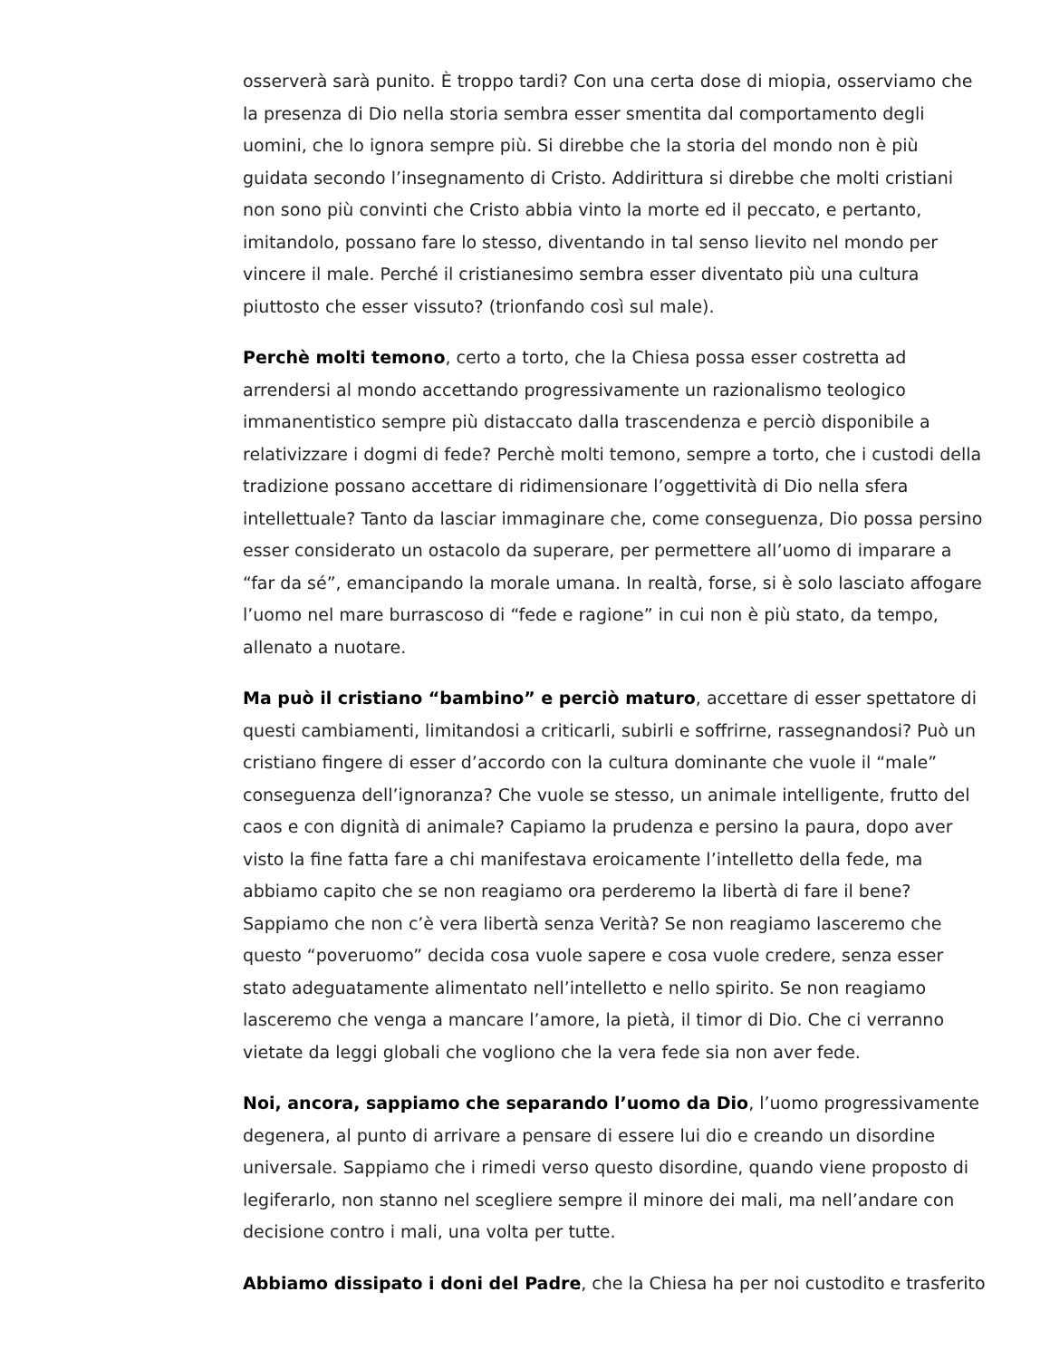osserverà sarà punito. È troppo tardi? Con una certa dose di miopia, osserviamo che la presenza di Dio nella storia sembra esser smentita dal comportamento degli uomini, che lo ignora sempre più. Si direbbe che la storia del mondo non è più guidata secondo l’insegnamento di Cristo. Addirittura si direbbe che molti cristiani non sono più convinti che Cristo abbia vinto la morte ed il peccato, e pertanto, imitandolo, possano fare lo stesso, diventando in tal senso lievito nel mondo per vincere il male. Perché il cristianesimo sembra esser diventato più una cultura piuttosto che esser vissuto? (trionfando così sul male).
Perchè molti temono, certo a torto, che la Chiesa possa esser costretta ad arrendersi al mondo accettando progressivamente un razionalismo teologico immanentistico sempre più distaccato dalla trascendenza e perciò disponibile a relativizzare i dogmi di fede? Perchè molti temono, sempre a torto, che i custodi della tradizione possano accettare di ridimensionare l’oggettività di Dio nella sfera intellettuale? Tanto da lasciar immaginare che, come conseguenza, Dio possa persino esser considerato un ostacolo da superare, per permettere all’uomo di imparare a “far da sé”, emancipando la morale umana. In realtà, forse, si è solo lasciato affogare l’uomo nel mare burrascoso di “fede e ragione” in cui non è più stato, da tempo, allenato a nuotare.
Ma può il cristiano “bambino” e perciò maturo, accettare di esser spettatore di questi cambiamenti, limitandosi a criticarli, subirli e soffrirne, rassegnandosi? Può un cristiano fingere di esser d’accordo con la cultura dominante che vuole il “male” conseguenza dell’ignoranza? Che vuole se stesso, un animale intelligente, frutto del caos e con dignità di animale? Capiamo la prudenza e persino la paura, dopo aver visto la fine fatta fare a chi manifestava eroicamente l’intelletto della fede, ma abbiamo capito che se non reagiamo ora perderemo la libertà di fare il bene? Sappiamo che non c’è vera libertà senza Verità? Se non reagiamo lasceremo che questo “poveruomo” decida cosa vuole sapere e cosa vuole credere, senza esser stato adeguatamente alimentato nell’intelletto e nello spirito. Se non reagiamo lasceremo che venga a mancare l’amore, la pietà, il timor di Dio. Che ci verranno vietate da leggi globali che vogliono che la vera fede sia non aver fede.
Noi, ancora, sappiamo che separando l’uomo da Dio, l’uomo progressivamente degenera, al punto di arrivare a pensare di essere lui dio e creando un disordine universale. Sappiamo che i rimedi verso questo disordine, quando viene proposto di legiferarlo, non stanno nel scegliere sempre il minore dei mali, ma nell’andare con decisione contro i mali, una volta per tutte.
Abbiamo dissipato i doni del Padre, che la Chiesa ha per noi custodito e trasferito